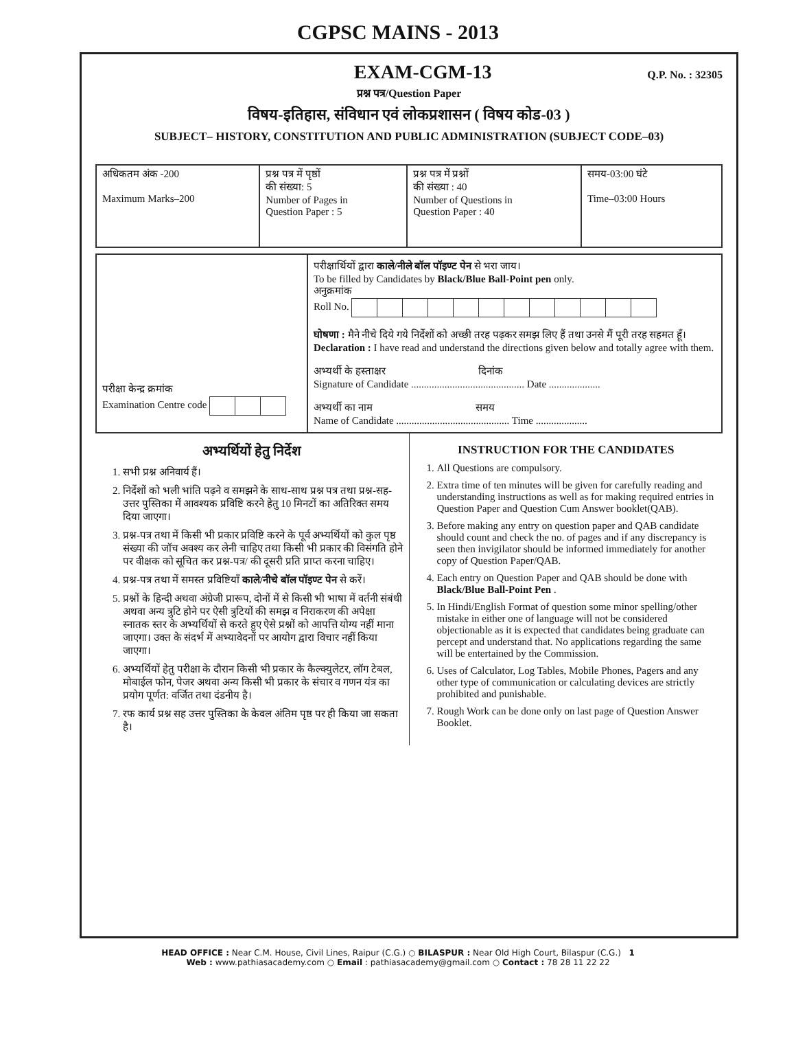CGPSC MAINS - 2013
EXAM-CGM-13
Q.P. No. : 32305
प्रश्न पत्र/Question Paper
विषय-इतिहास, संविधान एवं लोकप्रशासन ( विषय कोड-03 )
SUBJECT– HISTORY, CONSTITUTION AND PUBLIC ADMINISTRATION (SUBJECT CODE–03)
| अधिकतम अंक -200 Maximum Marks–200 | प्रश्न पत्र में पृष्ठों की संख्या: 5 Number of Pages in Question Paper : 5 | प्रश्न पत्र में प्रश्नों की संख्या : 40 Number of Questions in Question Paper : 40 | समय-03:00 घंटे Time–03:00 Hours |
| परीक्षा केन्द्र क्रमांक Examination Centre code | परीक्षार्थियों द्वारा काले/नीले बॉल पॉइण्ट पेन से भरा जाय। To be filled by Candidates by Black/Blue Ball-Point pen only. अनुक्रमांक Roll No. घोषणा : मैने नीचे दिये गये निर्देशों को अच्छी तरह पढ़कर समझ लिए हैं तथा उनसे मैं पूरी तरह सहमत हूँ। Declaration : I have read and understand the directions given below and totally agree with them. अभ्यर्थी के हस्ताक्षर दिनांक Signature of Candidate ............................................ Date .................... अभ्यर्थी का नाम समय Name of Candidate ............................................ Time .................... |
अभ्यर्थियों हेतु निर्देश
1. सभी प्रश्न अनिवार्य हैं।
2. निर्देशों को भली भांति पढ़ने व समझने के साथ-साथ प्रश्न पत्र तथा प्रश्न-सह-उत्तर पुस्तिका में आवश्यक प्रविष्टि करने हेतु 10 मिनटों का अतिरिक्त समय दिया जाएगा।
3. प्रश्न-पत्र तथा में किसी भी प्रकार प्रविष्टि करने के पूर्व अभ्यर्थियों को कुल पृष्ठ संख्या की जॉच अवश्य कर लेनी चाहिए तथा किसी भी प्रकार की विसंगति होने पर वीक्षक को सूचित कर प्रश्न-पत्र/ की दूसरी प्रति प्राप्त करना चाहिए।
4. प्रश्न-पत्र तथा में समस्त प्रविष्टियाँ काले/नीचे बॉल पॉइण्ट पेन से करें।
5. प्रश्नों के हिन्दी अथवा अंग्रेजी प्रारूप, दोनों में से किसी भी भाषा में वर्तनी संबंधी अथवा अन्य त्रुटि होने पर ऐसी त्रुटियों की समझ व निराकरण की अपेक्षा स्नातक स्तर के अभ्यर्थियों से करते हुए ऐसे प्रश्नों को आपत्ति योग्य नहीं माना जाएगा। उक्त के संदर्भ में अभ्यावेदनों पर आयोग द्वारा विचार नहीं किया जाएगा।
6. अभ्यर्थियों हेतु परीक्षा के दौरान किसी भी प्रकार के कैल्क्युलेटर, लॉग टेबल, मोबाईल फोन, पेजर अथवा अन्य किसी भी प्रकार के संचार व गणन यंत्र का प्रयोग पूर्णत: वर्जित तथा दंडनीय है।
7. रफ कार्य प्रश्न सह उत्तर पुस्तिका के केवल अंतिम पृष्ठ पर ही किया जा सकता है।
INSTRUCTION FOR THE CANDIDATES
1. All Questions are compulsory.
2. Extra time of ten minutes will be given for carefully reading and understanding instructions as well as for making required entries in Question Paper and Question Cum Answer booklet(QAB).
3. Before making any entry on question paper and QAB candidate should count and check the no. of pages and if any discrepancy is seen then invigilator should be informed immediately for another copy of Question Paper/QAB.
4. Each entry on Question Paper and QAB should be done with Black/Blue Ball-Point Pen .
5. In Hindi/English Format of question some minor spelling/other mistake in either one of language will not be considered objectionable as it is expected that candidates being graduate can percept and understand that. No applications regarding the same will be entertained by the Commission.
6. Uses of Calculator, Log Tables, Mobile Phones, Pagers and any other type of communication or calculating devices are strictly prohibited and punishable.
7. Rough Work can be done only on last page of Question Answer Booklet.
HEAD OFFICE : Near C.M. House, Civil Lines, Raipur (C.G.) ○ BILASPUR : Near Old High Court, Bilaspur (C.G.) 1
Web : www.pathiasacademy.com ○ Email : pathiasacademy@gmail.com ○ Contact : 78 28 11 22 22